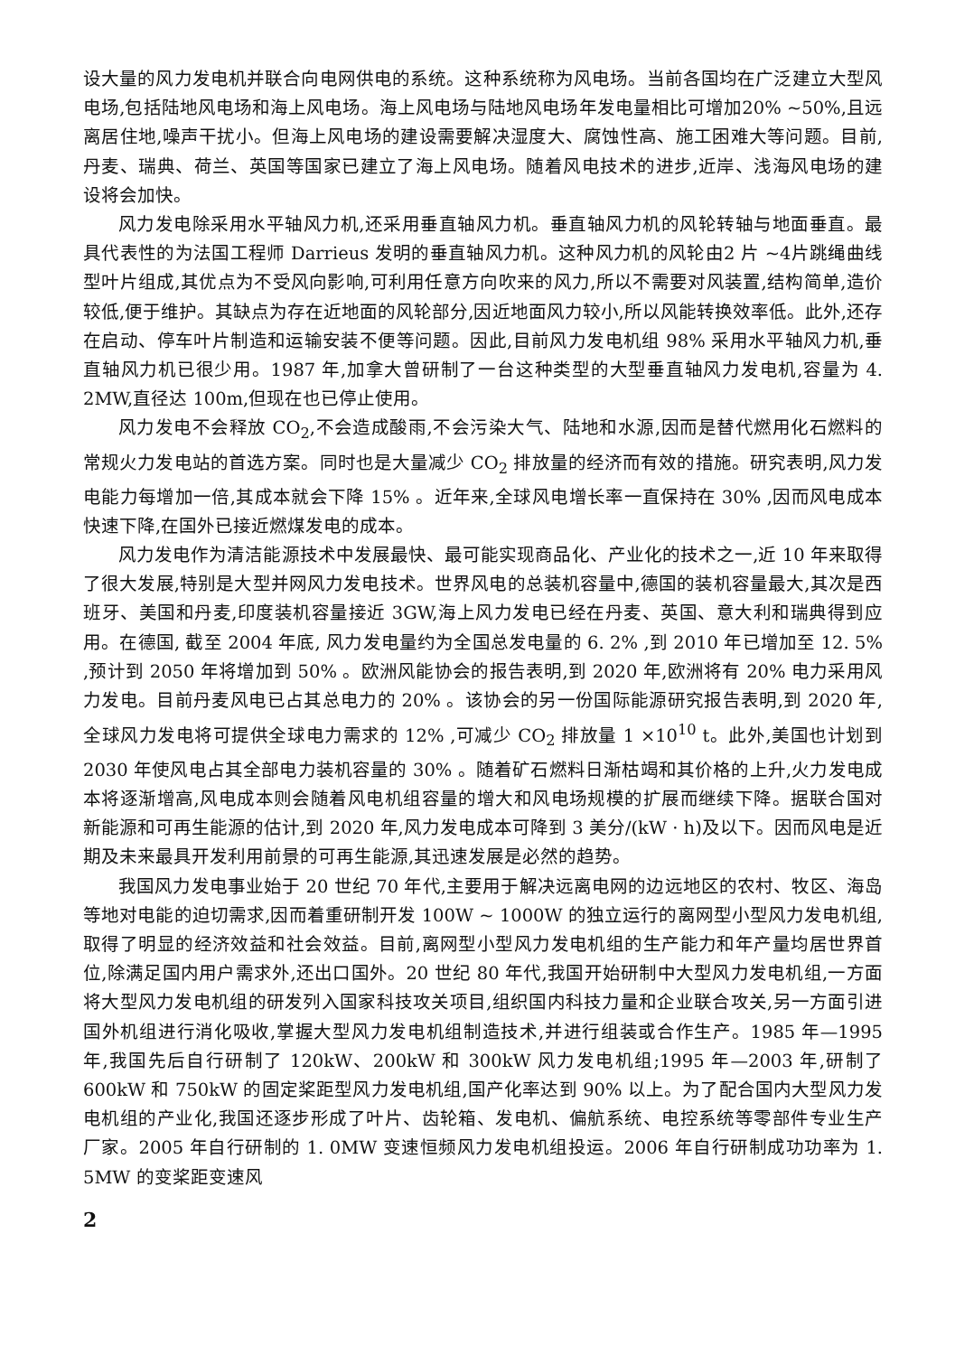设大量的风力发电机并联合向电网供电的系统。这种系统称为风电场。当前各国均在广泛建立大型风电场,包括陆地风电场和海上风电场。海上风电场与陆地风电场年发电量相比可增加20% ~50%,且远离居住地,噪声干扰小。但海上风电场的建设需要解决湿度大、腐蚀性高、施工困难大等问题。目前,丹麦、瑞典、荷兰、英国等国家已建立了海上风电场。随着风电技术的进步,近岸、浅海风电场的建设将会加快。
风力发电除采用水平轴风力机,还采用垂直轴风力机。垂直轴风力机的风轮转轴与地面垂直。最具代表性的为法国工程师 Darrieus 发明的垂直轴风力机。这种风力机的风轮由2 片 ~4片跳绳曲线型叶片组成,其优点为不受风向影响,可利用任意方向吹来的风力,所以不需要对风装置,结构简单,造价较低,便于维护。其缺点为存在近地面的风轮部分,因近地面风力较小,所以风能转换效率低。此外,还存在启动、停车叶片制造和运输安装不便等问题。因此,目前风力发电机组 98% 采用水平轴风力机,垂直轴风力机已很少用。1987 年,加拿大曾研制了一台这种类型的大型垂直轴风力发电机,容量为 4. 2MW,直径达 100m,但现在也已停止使用。
风力发电不会释放 CO<sub>2</sub>,不会造成酸雨,不会污染大气、陆地和水源,因而是替代燃用化石燃料的常规火力发电站的首选方案。同时也是大量减少 CO<sub>2</sub> 排放量的经济而有效的措施。研究表明,风力发电能力每增加一倍,其成本就会下降 15% 。近年来,全球风电增长率一直保持在 30% ,因而风电成本快速下降,在国外已接近燃煤发电的成本。
风力发电作为清洁能源技术中发展最快、最可能实现商品化、产业化的技术之一,近 10 年来取得了很大发展,特别是大型并网风力发电技术。世界风电的总装机容量中,德国的装机容量最大,其次是西班牙、美国和丹麦,印度装机容量接近 3GW,海上风力发电已经在丹麦、英国、意大利和瑞典得到应用。在德国, 截至 2004 年底, 风力发电量约为全国总发电量的 6. 2% ,到 2010 年已增加至 12. 5% ,预计到 2050 年将增加到 50% 。欧洲风能协会的报告表明,到 2020 年,欧洲将有 20% 电力采用风力发电。目前丹麦风电已占其总电力的 20% 。该协会的另一份国际能源研究报告表明,到 2020 年,全球风力发电将可提供全球电力需求的 12% ,可减少 CO<sub>2</sub> 排放量 1 ×10<sup>10</sup> t。此外,美国也计划到 2030 年使风电占其全部电力装机容量的 30% 。随着矿石燃料日渐枯竭和其价格的上升,火力发电成本将逐渐增高,风电成本则会随着风电机组容量的增大和风电场规模的扩展而继续下降。据联合国对新能源和可再生能源的估计,到 2020 年,风力发电成本可降到 3 美分/(kW · h)及以下。因而风电是近期及未来最具开发利用前景的可再生能源,其迅速发展是必然的趋势。
我国风力发电事业始于 20 世纪 70 年代,主要用于解决远离电网的边远地区的农村、牧区、海岛等地对电能的迫切需求,因而着重研制开发 100W ~ 1000W 的独立运行的离网型小型风力发电机组,取得了明显的经济效益和社会效益。目前,离网型小型风力发电机组的生产能力和年产量均居世界首位,除满足国内用户需求外,还出口国外。20 世纪 80 年代,我国开始研制中大型风力发电机组,一方面将大型风力发电机组的研发列入国家科技攻关项目,组织国内科技力量和企业联合攻关,另一方面引进国外机组进行消化吸收,掌握大型风力发电机组制造技术,并进行组装或合作生产。1985 年—1995 年,我国先后自行研制了 120kW、200kW 和 300kW 风力发电机组;1995 年—2003 年,研制了 600kW 和 750kW 的固定桨距型风力发电机组,国产化率达到 90% 以上。为了配合国内大型风力发电机组的产业化,我国还逐步形成了叶片、齿轮箱、发电机、偏航系统、电控系统等零部件专业生产厂家。2005 年自行研制的 1. 0MW 变速恒频风力发电机组投运。2006 年自行研制成功功率为 1. 5MW 的变桨距变速风
2